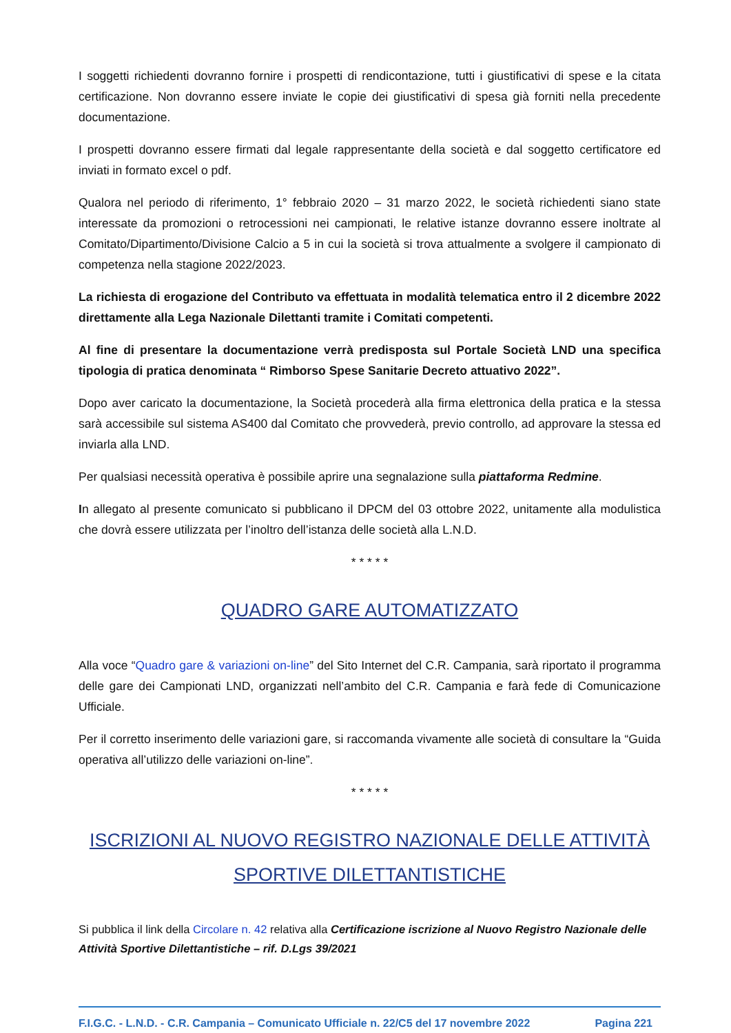I soggetti richiedenti dovranno fornire i prospetti di rendicontazione, tutti i giustificativi di spese e la citata certificazione. Non dovranno essere inviate le copie dei giustificativi di spesa già forniti nella precedente documentazione.
I prospetti dovranno essere firmati dal legale rappresentante della società e dal soggetto certificatore ed inviati in formato excel o pdf.
Qualora nel periodo di riferimento, 1° febbraio 2020 – 31 marzo 2022, le società richiedenti siano state interessate da promozioni o retrocessioni nei campionati, le relative istanze dovranno essere inoltrate al Comitato/Dipartimento/Divisione Calcio a 5 in cui la società si trova attualmente a svolgere il campionato di competenza nella stagione 2022/2023.
La richiesta di erogazione del Contributo va effettuata in modalità telematica entro il 2 dicembre 2022 direttamente alla Lega Nazionale Dilettanti tramite i Comitati competenti.
Al fine di presentare la documentazione verrà predisposta sul Portale Società LND una specifica tipologia di pratica denominata “ Rimborso Spese Sanitarie Decreto attuativo 2022”.
Dopo aver caricato la documentazione, la Società procederà alla firma elettronica della pratica e la stessa sarà accessibile sul sistema AS400 dal Comitato che provvederà, previo controllo, ad approvare la stessa ed inviarla alla LND.
Per qualsiasi necessità operativa è possibile aprire una segnalazione sulla piattaforma Redmine.
In allegato al presente comunicato si pubblicano il DPCM del 03 ottobre 2022, unitamente alla modulistica che dovrà essere utilizzata per l’inoltro dell’istanza delle società alla L.N.D.
* * * * *
QUADRO GARE AUTOMATIZZATO
Alla voce “Quadro gare & variazioni on-line” del Sito Internet del C.R. Campania, sarà riportato il programma delle gare dei Campionati LND, organizzati nell’ambito del C.R. Campania e farà fede di Comunicazione Ufficiale.
Per il corretto inserimento delle variazioni gare, si raccomanda vivamente alle società di consultare la “Guida operativa all’utilizzo delle variazioni on-line”.
* * * * *
ISCRIZIONI AL NUOVO REGISTRO NAZIONALE DELLE ATTIVITÀ SPORTIVE DILETTANTISTICHE
Si pubblica il link della Circolare n. 42 relativa alla Certificazione iscrizione al Nuovo Registro Nazionale delle Attività Sportive Dilettantistiche – rif. D.Lgs 39/2021
F.I.G.C. - L.N.D. - C.R. Campania – Comunicato Ufficiale n. 22/C5 del 17 novembre 2022 Pagina 221